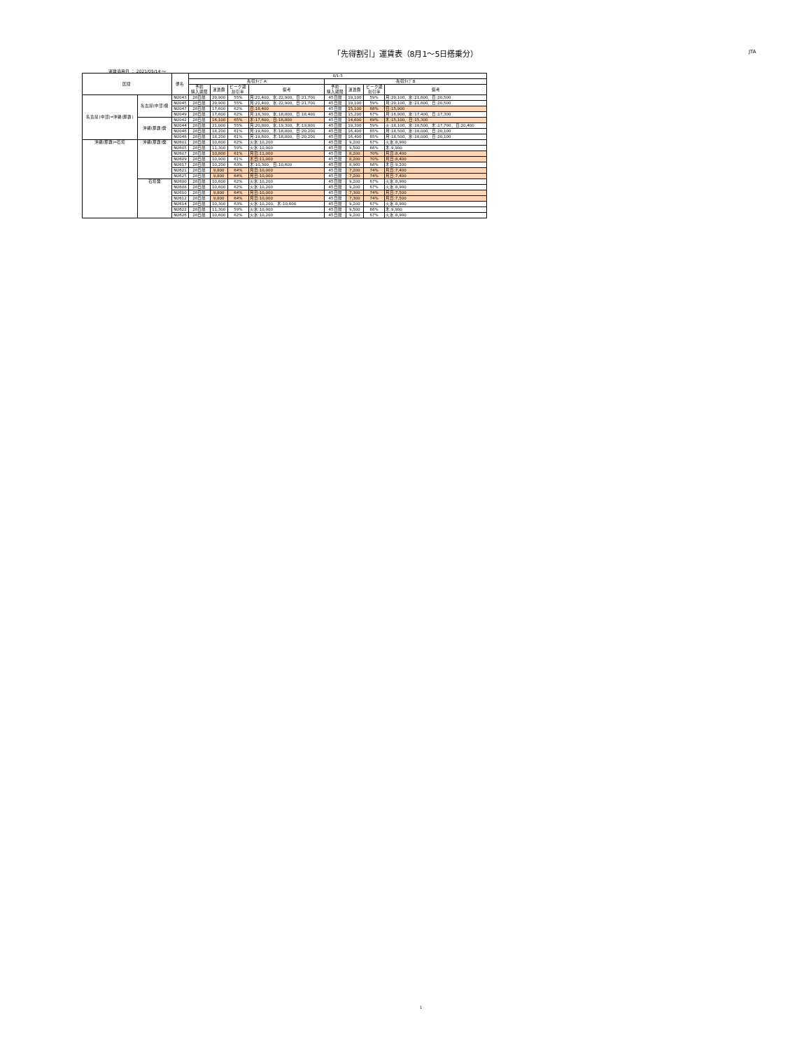「先得割引」運賃表（8月1～5日搭乗分） JTA
運賃適用日 ： 2021/05/14 ～
| 区間 | | 便名 | 8/1-5 | | | | | | | |
| --- | --- | --- | --- | --- | --- | --- | --- | --- | --- | --- |
| | | | 先得ﾀｲﾌﾟA | | | | 先得ﾀｲﾌﾟB | | | |
| | | | 予約 購入期限 | 運賃額 | ピーク期 割引率 | 備考 | 予約 購入期限 | 運賃額 | ピーク期 割引率 | 備考 |
| 名古屋(中部)=沖縄(那覇) | 名古屋(中部)発 | NU043 | 28日前 | 20,900 | 55% | 月:22,400、水:22,900、日:21,700 | 45日前 | 19,100 | 59% | 月:20,100、水:21,600、日:20,500 |
| | | NU045 | 28日前 | 20,900 | 55% | 月:22,400、水:22,900、日:21,700 | 45日前 | 19,100 | 59% | 月:20,100、水:21,600、日:20,500 |
| | | NU047 | 28日前 | 17,600 | 62% | 日:18,400 | 45日前 | 15,100 | 68% | 日:15,900 |
| | | NU049 | 28日前 | 17,600 | 62% | 月:18,300、水:18,800、日:18,400 | 45日前 | 15,200 | 67% | 月:16,900、水:17,400、日:17,300 |
| | 沖縄(那覇)発 | NU042 | 28日前 | 16,100 | 65% | 木:17,600、日:16,800 | 45日前 | 14,600 | 69% | 木:15,100、日:15,300 |
| | | NU044 | 28日前 | 21,000 | 55% | 月:20,800、水:19,300、木:19,800 | 45日前 | 19,300 | 59% | 火:18,100、水:18,500、木:17,700、日:20,400 |
| | | NU046 | 28日前 | 18,200 | 61% | 月:19,600、木:18,800、日:20,200 | 45日前 | 16,400 | 65% | 月:18,500、水:18,000、日:20,100 |
| | | NU048 | 28日前 | 18,200 | 61% | 月:19,600、木:18,800、日:20,200 | 45日前 | 16,400 | 65% | 月:18,500、水:18,000、日:20,100 |
| 沖縄(那覇)=石垣 | 沖縄(那覇)発 | NU601 | 28日前 | 10,600 | 62% | 火水:10,200 | 45日前 | 9,200 | 67% | 火水:8,900 |
| | | NU605 | 28日前 | 11,300 | 59% | 火水:10,900 | 45日前 | 9,500 | 66% | 木:9,900 |
| | | NU607 | 28日前 | 10,800 | 61% | 月日:11,000 | 45日前 | 8,200 | 70% | 月日:8,400 |
| | | NU609 | 28日前 | 10,900 | 61% | 木日:11,000 | 45日前 | 8,200 | 70% | 月日:8,400 |
| | | NU617 | 28日前 | 10,200 | 63% | 木:10,300、日:10,600 | 45日前 | 8,900 | 68% | 木日:9,200 |
| | | NU621 | 28日前 | 9,800 | 64% | 月日:10,000 | 45日前 | 7,200 | 74% | 月日:7,400 |
| | | NU625 | 28日前 | 9,800 | 64% | 月日:10,000 | 45日前 | 7,200 | 74% | 月日:7,400 |
| | 石垣発 | NU600 | 28日前 | 10,600 | 62% | 火水:10,200 | 45日前 | 9,200 | 67% | 火水:8,900 |
| | | NU608 | 28日前 | 10,600 | 62% | 火水:10,200 | 45日前 | 9,200 | 67% | 火水:8,900 |
| | | NU610 | 28日前 | 9,800 | 64% | 月日:10,000 | 45日前 | 7,300 | 74% | 月日:7,500 |
| | | NU612 | 28日前 | 9,800 | 64% | 月日:10,000 | 45日前 | 7,300 | 74% | 月日:7,500 |
| | | NU614 | 28日前 | 10,300 | 63% | 火水:10,200、木:10,600 | 45日前 | 9,200 | 67% | 火水:8,900 |
| | | NU622 | 28日前 | 11,300 | 59% | 火水:10,900 | 45日前 | 9,500 | 66% | 木:9,900 |
| | | NU626 | 28日前 | 10,600 | 62% | 火水:10,200 | 45日前 | 9,200 | 67% | 火水:8,900 |
1